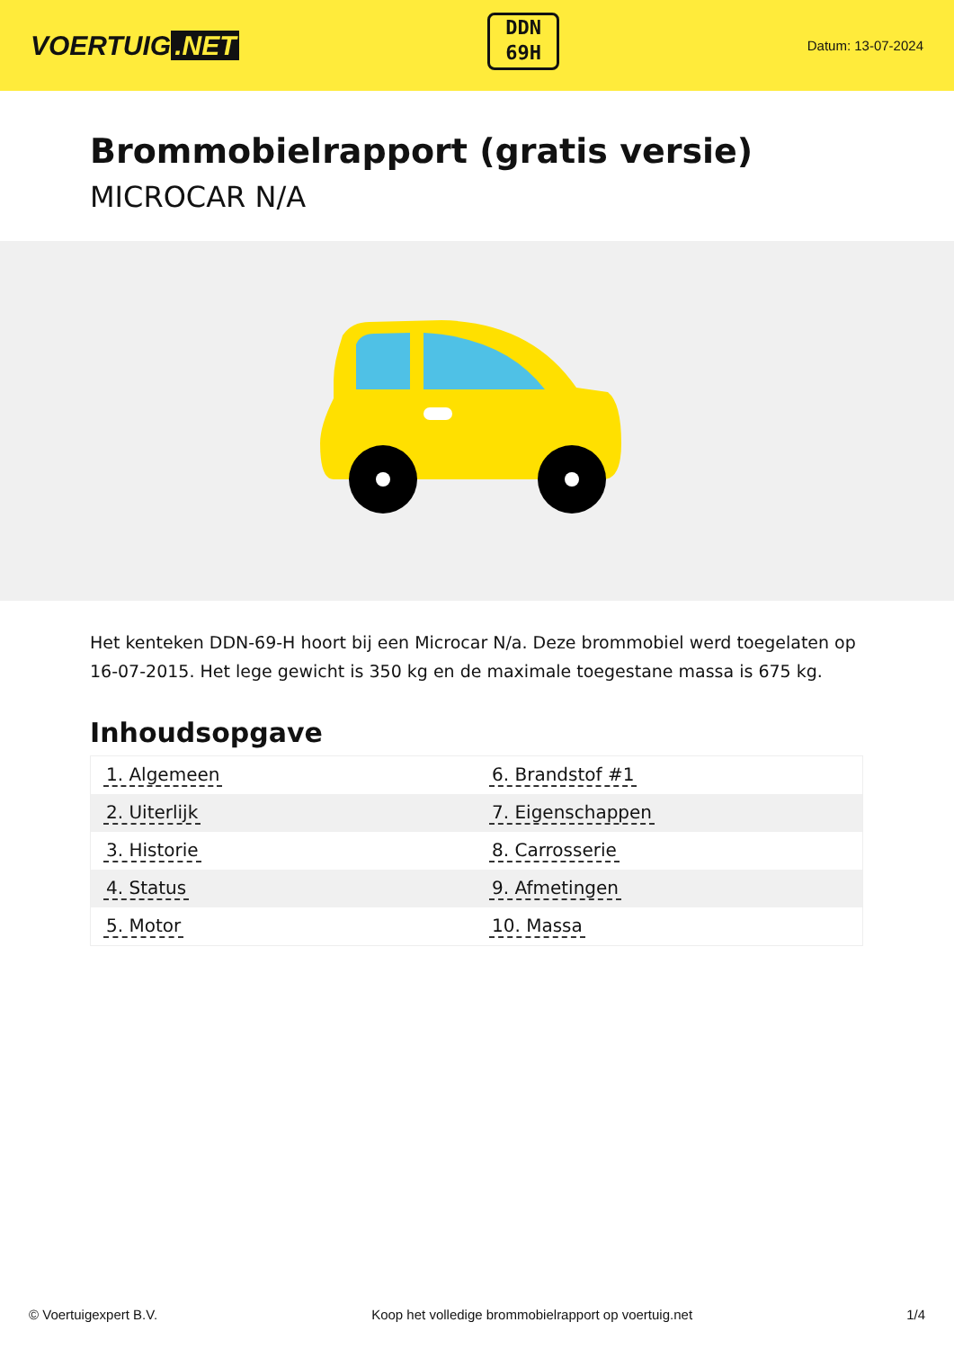VOERTUIG.NET
DDN
69H
Datum: 13-07-2024
Brommobielrapport (gratis versie)
MICROCAR N/A
Het kenteken DDN-69-H hoort bij een Microcar N/a. Deze brommobiel werd toegelaten op 16-07-2015. Het lege gewicht is 350 kg en de maximale toegestane massa is 675 kg.
Inhoudsopgave
| 1. Algemeen | 6. Brandstof #1 |
| 2. Uiterlijk | 7. Eigenschappen |
| 3. Historie | 8. Carrosserie |
| 4. Status | 9. Afmetingen |
| 5. Motor | 10. Massa |
© Voertuigexpert B.V. Koop het volledige brommobielrapport op voertuig.net 1/4